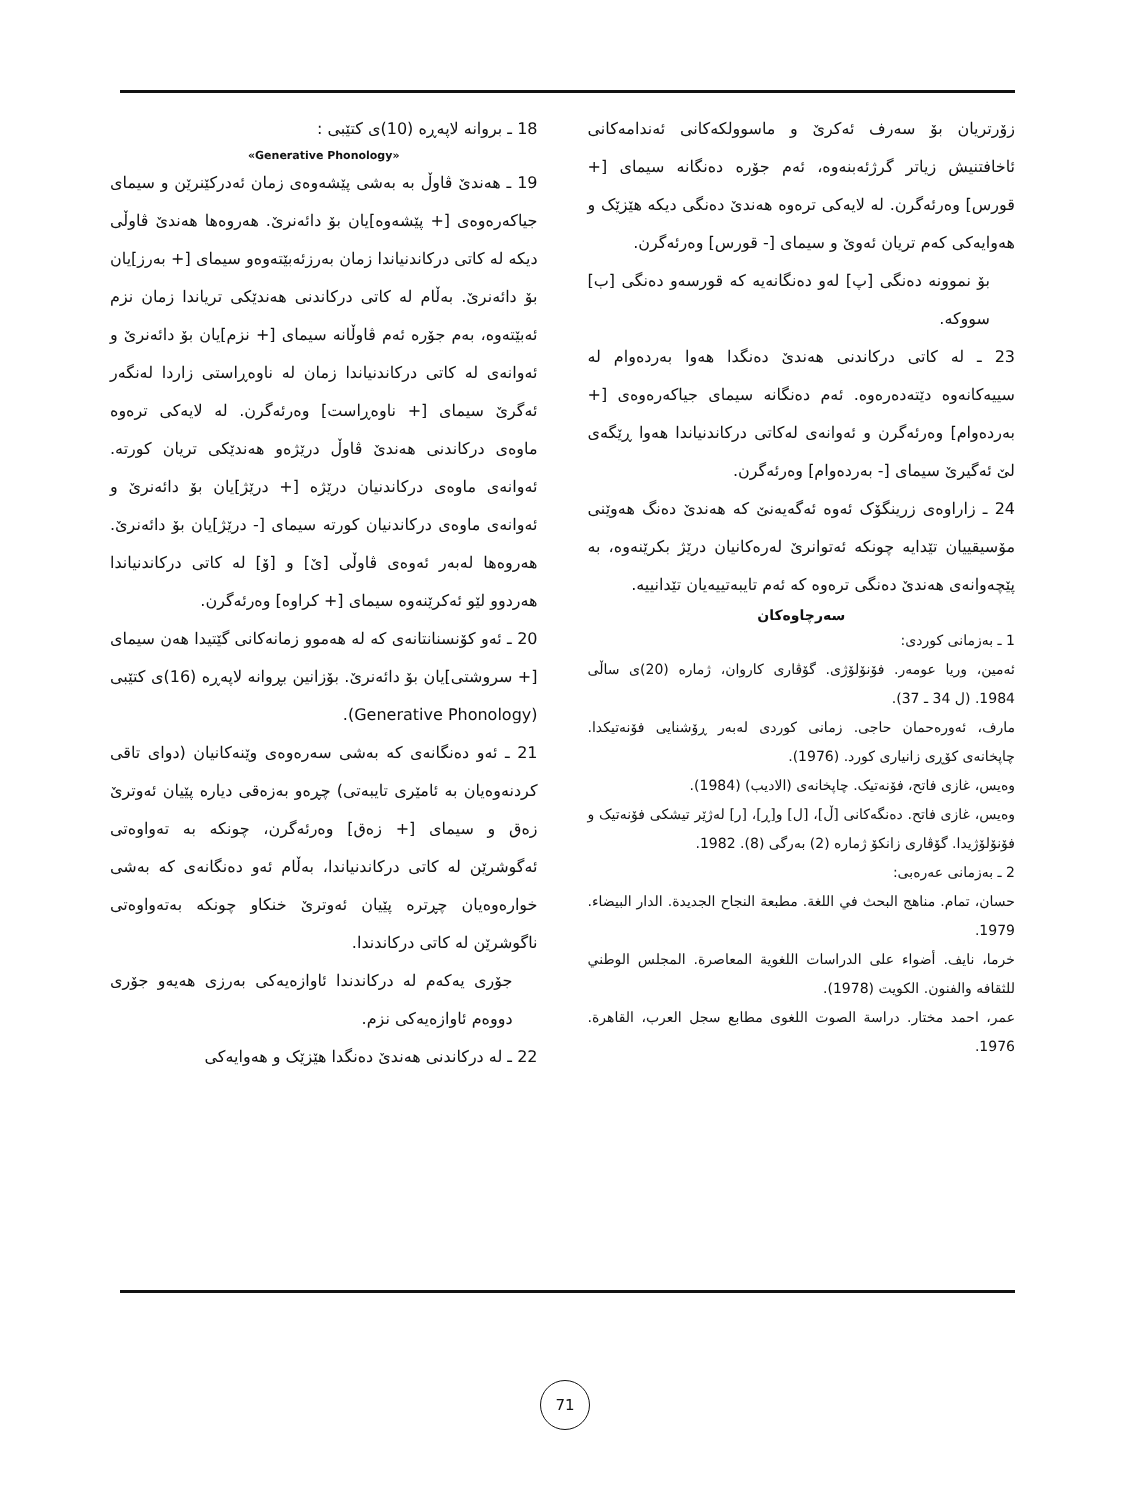18 ـ بروانە لاپەڕە (10)ی کتێبی :
«Generative Phonology»
19 ـ هەندێ ڤاوڵ بە بەشی پێشەوەی زمان ئەدرکێنرێن و سیمای جیاکەرەوەی [+ پێشەوە]یان بۆ دائەنرێ. هەروەها هەندێ ڤاوڵی دیکە لە کاتی درکاندنیاندا زمان بەرزئەبێتەوەو سیمای [+ بەرز]یان بۆ دائەنرێ. بەڵام لە کاتی درکاندنی هەندێکی تریاندا زمان نزم ئەبێتەوە، بەم جۆرە ئەم ڤاوڵانە سیمای [+ نزم]یان بۆ دائەنرێ و ئەوانەی لە کاتی درکاندنیاندا زمان لە ناوەڕاستی زاردا لەنگەر ئەگرێ سیمای [+ ناوەڕاست] وەرئەگرن. لە لایەکی ترەوە ماوەی درکاندنی هەندێ ڤاوڵ درێژەو هەندێکی تریان کورتە. ئەوانەی ماوەی درکاندنیان درێژە [+ درێژ]یان بۆ دائەنرێ و ئەوانەی ماوەی درکاندنیان کورتە سیمای [- درێژ]یان بۆ دائەنرێ. هەروەها لەبەر ئەوەی ڤاوڵی [ێ] و [ۆ] لە کاتی درکاندنیاندا هەردوو لێو ئەکرێنەوە سیمای [+ کراوە] وەرئەگرن.
20 ـ ئەو کۆنسنانتانەی کە لە هەموو زمانەکانی گێتیدا هەن سیمای [+ سروشتی]یان بۆ دائەنرێ. بۆزانین بڕوانە لاپەڕە (16)ی کتێبی (Generative Phonology).
21 ـ ئەو دەنگانەی کە بەشی سەرەوەی وێنەکانیان (دوای تاقی کردنەوەیان بە ئامێری تایبەتی) چڕەو بەزەقی دیارە پێیان ئەوترێ زەق و سیمای [+ زەق] وەرئەگرن، چونکە بە تەواوەتی ئەگوشرێن لە کاتی درکاندنیاندا، بەڵام ئەو دەنگانەی کە بەشی خوارەوەیان چڕترە پێیان ئەوترێ خنکاو چونکە بەتەواوەتی ناگوشرێن لە کاتی درکاندندا.
جۆری یەکەم لە درکاندندا ئاوازەیەکی بەرزی هەیەو جۆری دووەم ئاوازەیەکی نزم.
22 ـ لە درکاندنی هەندێ دەنگدا هێزێک و هەوایەکی
زۆرتریان بۆ سەرف ئەکرێ و ماسوولکەکانی ئەندامەکانی ئاخافتنیش زیاتر گرژئەبنەوە، ئەم جۆرە دەنگانە سیمای [+ قورس] وەرئەگرن. لە لایەکی ترەوە هەندێ دەنگی دیکە هێزێک و هەوایەکی کەم تریان ئەوێ و سیمای [- قورس] وەرئەگرن.
بۆ نموونە دەنگی [پ] لەو دەنگانەیە کە قورسەو دەنگی [ب] سووکە.
23 ـ لە کاتی درکاندنی هەندێ دەنگدا هەوا بەردەوام لە سییەکانەوە دێتەدەرەوە. ئەم دەنگانە سیمای جیاکەرەوەی [+ بەردەوام] وەرئەگرن و ئەوانەی لەکاتی درکاندنیاندا هەوا ڕێگەی لێ ئەگیرێ سیمای [- بەردەوام] وەرئەگرن.
24 ـ زاراوەی زرینگۆک ئەوە ئەگەیەنێ کە هەندێ دەنگ هەوێنی مۆسیقییان تێدایە چونکە ئەتوانرێ لەرەکانیان درێژ بکرێنەوە، بە پێچەوانەی هەندێ دەنگی ترەوە کە ئەم تایبەتییەیان تێدانییە.
سەرچاوەکان
1 ـ بەزمانی کوردی:
ئەمین، وریا عومەر. فۆنۆلۆژی. گۆڤاری کاروان، ژمارە (20)ی ساڵی 1984. (ل 34 ـ 37).
مارف، ئەورەحمان حاجی. زمانی کوردی لەبەر ڕۆشنایی فۆنەتیکدا. چاپخانەی کۆڕی زانیاری کورد. (1976).
وەیس، غازی فاتح، فۆنەتیک. چاپخانەی (الادیب) (1984).
وەیس، غازی فاتح. دەنگەکانی [ڵ]، [ل] و[ڕ]، [ر] لەژێر تیشکی فۆنەتیک و فۆنۆلۆژیدا. گۆڤاری زانکۆ ژمارە (2) بەرگی (8). 1982.
2 ـ بەزمانی عەرەبی:
حسان، تمام. مناهج البحث في اللغة. مطبعة النجاح الجديدة. الدار البيضاء. 1979.
خرما، نايف. أضواء على الدراسات اللغوية المعاصرة. المجلس الوطني للثقافه والفنون. الكويت (1978).
عمر، احمد مختار. دراسة الصوت اللغوى مطابع سجل العرب، القاهرة. 1976.
71